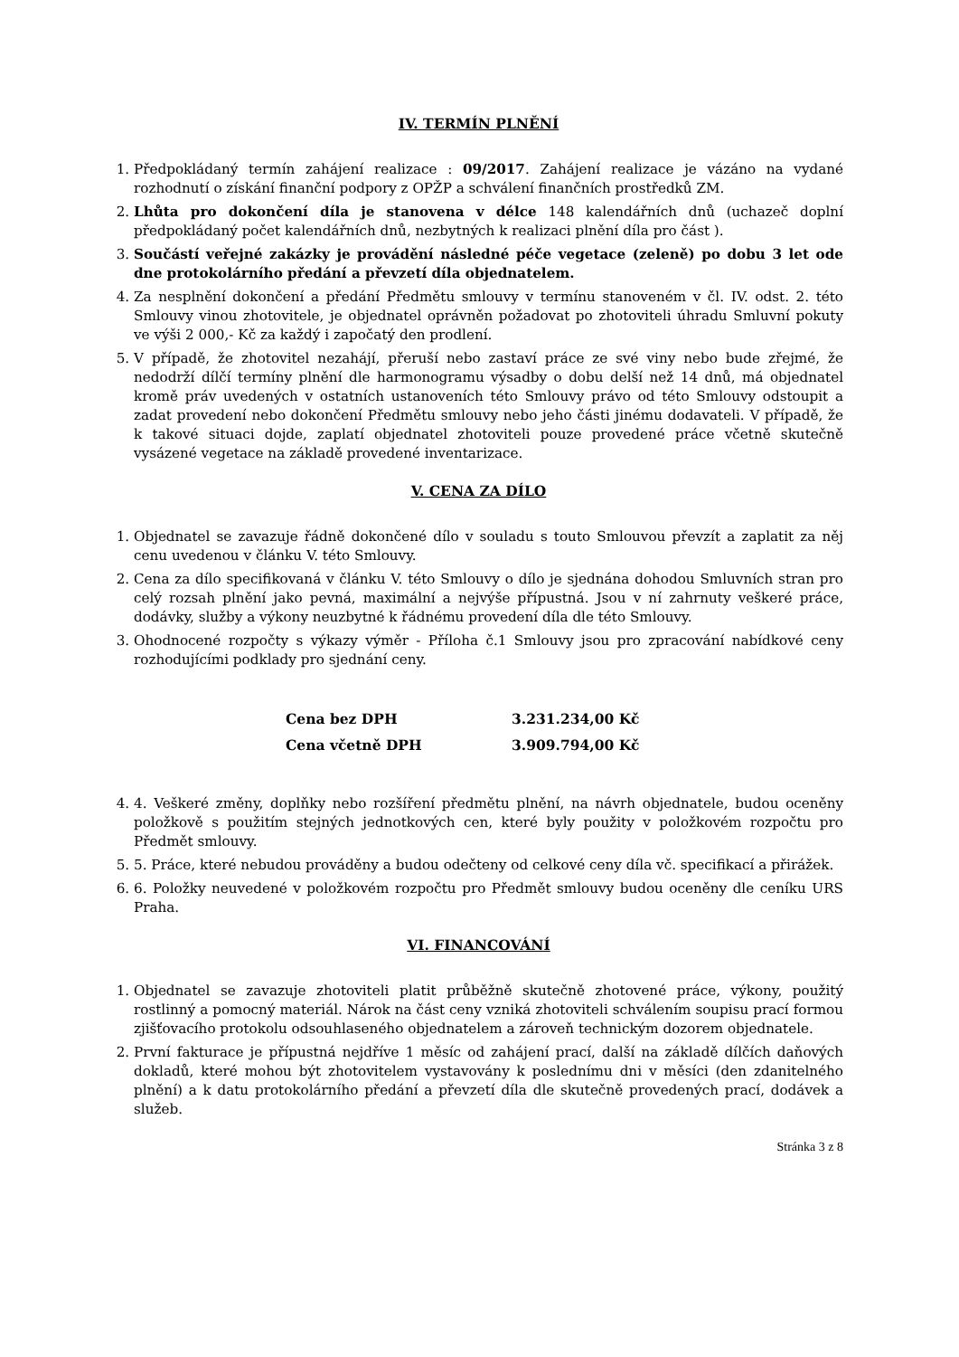IV. TERMÍN PLNĚNÍ
1. Předpokládaný termín zahájení realizace : 09/2017. Zahájení realizace je vázáno na vydané rozhodnutí o získání finanční podpory z OPŽP a schválení finančních prostředků ZM.
2. Lhůta pro dokončení díla je stanovena v délce 148 kalendářních dnů (uchazeč doplní předpokládaný počet kalendářních dnů, nezbytných k realizaci plnění díla pro část ).
3. Součástí veřejné zakázky je provádění následné péče vegetace (zeleně) po dobu 3 let ode dne protokolárního předání a převzetí díla objednatelem.
4. Za nesplnění dokončení a předání Předmětu smlouvy v termínu stanoveném v čl. IV. odst. 2. této Smlouvy vinou zhotovitele, je objednatel oprávněn požadovat po zhotoviteli úhradu Smluvní pokuty ve výši 2 000,- Kč za každý i započatý den prodlení.
5. V případě, že zhotovitel nezahájí, přeruší nebo zastaví práce ze své viny nebo bude zřejmé, že nedodrží dílčí termíny plnění dle harmonogramu výsadby o dobu delší než 14 dnů, má objednatel kromě práv uvedených v ostatních ustanoveních této Smlouvy právo od této Smlouvy odstoupit a zadat provedení nebo dokončení Předmětu smlouvy nebo jeho části jinému dodavateli. V případě, že k takové situaci dojde, zaplatí objednatel zhotoviteli pouze provedené práce včetně skutečně vysázené vegetace na základě provedené inventarizace.
V. CENA ZA DÍLO
1. Objednatel se zavazuje řádně dokončené dílo v souladu s touto Smlouvou převzít a zaplatit za něj cenu uvedenou v článku V. této Smlouvy.
2. Cena za dílo specifikovaná v článku V. této Smlouvy o dílo je sjednána dohodou Smluvních stran pro celý rozsah plnění jako pevná, maximální a nejvýše přípustná. Jsou v ní zahrnuty veškeré práce, dodávky, služby a výkony neuzbytné k řádnému provedení díla dle této Smlouvy.
3. Ohodnocené rozpočty s výkazy výměr - Příloha č.1 Smlouvy jsou pro zpracování nabídkové ceny rozhodujícími podklady pro sjednání ceny.
| Cena bez DPH | 3.231.234,00 Kč |
| Cena včetně DPH | 3.909.794,00 Kč |
4. 4. Veškeré změny, doplňky nebo rozšíření předmětu plnění, na návrh objednatele, budou oceněny položkově s použitím stejných jednotkových cen, které byly použity v položkovém rozpočtu pro Předmět smlouvy.
5. 5. Práce, které nebudou prováděny a budou odečteny od celkové ceny díla vč. specifikací a přirážek.
6. 6. Položky neuvedené v položkovém rozpočtu pro Předmět smlouvy budou oceněny dle ceníku URS Praha.
VI. FINANCOVÁNÍ
1. Objednatel se zavazuje zhotoviteli platit průběžně skutečně zhotovené práce, výkony, použitý rostlinný a pomocný materiál. Nárok na část ceny vzniká zhotoviteli schválením soupisu prací formou zjišťovacího protokolu odsouhlaseného objednatelem a zároveň technickým dozorem objednatele.
2. První fakturace je přípustná nejdříve 1 měsíc od zahájení prací, další na základě dílčích daňových dokladů, které mohou být zhotovitelem vystavovány k poslednímu dni v měsíci (den zdanitelného plnění) a k datu protokolárního předání a převzetí díla dle skutečně provedených prací, dodávek a služeb.
Stránka 3 z 8